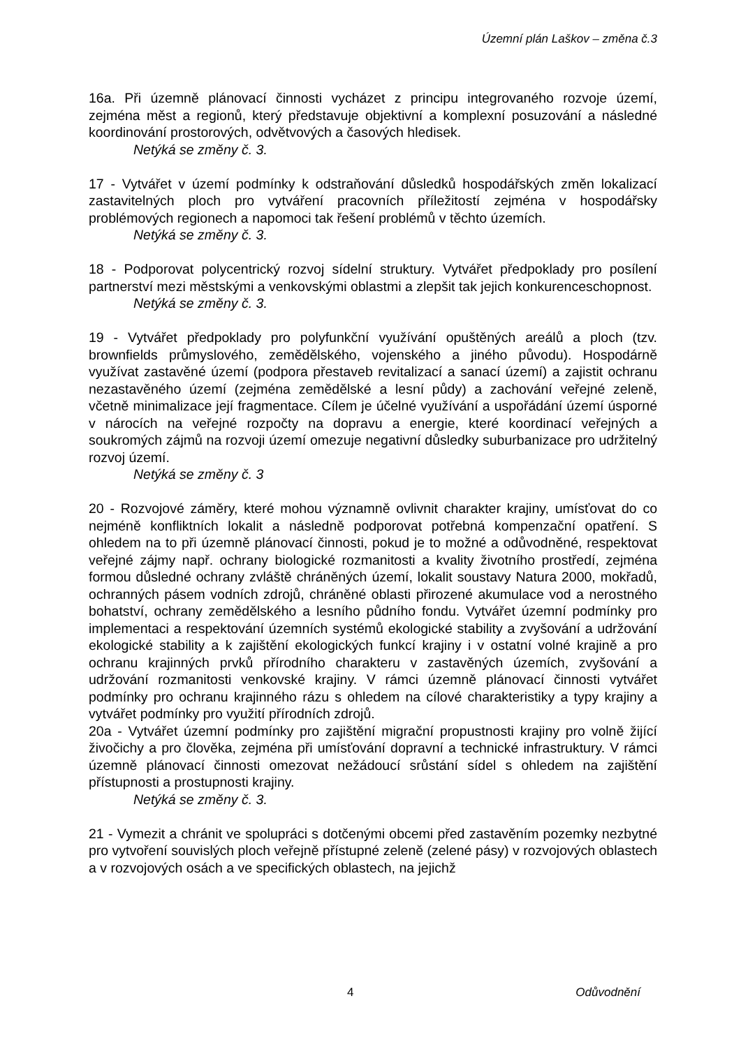Územní plán Laškov – změna č.3
16a. Při územně plánovací činnosti vycházet z principu integrovaného rozvoje území, zejména měst a regionů, který představuje objektivní a komplexní posuzování a následné koordinování prostorových, odvětvových a časových hledisek.
Netýká se změny č. 3.
17 - Vytvářet v území podmínky k odstraňování důsledků hospodářských změn lokalizací zastavitelných ploch pro vytváření pracovních příležitostí zejména v hospodářsky problémových regionech a napomoci tak řešení problémů v těchto územích.
Netýká se změny č. 3.
18 - Podporovat polycentrický rozvoj sídelní struktury. Vytvářet předpoklady pro posílení partnerství mezi městskými a venkovskými oblastmi a zlepšit tak jejich konkurenceschopnost.
Netýká se změny č. 3.
19 - Vytvářet předpoklady pro polyfunkční využívání opuštěných areálů a ploch (tzv. brownfields průmyslového, zemědělského, vojenského a jiného původu). Hospodárně využívat zastavěné území (podpora přestaveb revitalizací a sanací území) a zajistit ochranu nezastavěného území (zejména zemědělské a lesní půdy) a zachování veřejné zeleně, včetně minimalizace její fragmentace. Cílem je účelné využívání a uspořádání území úsporné v nárocích na veřejné rozpočty na dopravu a energie, které koordinací veřejných a soukromých zájmů na rozvoji území omezuje negativní důsledky suburbanizace pro udržitelný rozvoj území.
Netýká se změny č. 3
20 - Rozvojové záměry, které mohou významně ovlivnit charakter krajiny, umísťovat do co nejméně konfliktních lokalit a následně podporovat potřebná kompenzační opatření. S ohledem na to při územně plánovací činnosti, pokud je to možné a odůvodněné, respektovat veřejné zájmy např. ochrany biologické rozmanitosti a kvality životního prostředí, zejména formou důsledné ochrany zvláště chráněných území, lokalit soustavy Natura 2000, mokřadů, ochranných pásem vodních zdrojů, chráněné oblasti přirozené akumulace vod a nerostného bohatství, ochrany zemědělského a lesního půdního fondu. Vytvářet územní podmínky pro implementaci a respektování územních systémů ekologické stability a zvyšování a udržování ekologické stability a k zajištění ekologických funkcí krajiny i v ostatní volné krajině a pro ochranu krajinných prvků přírodního charakteru v zastavěných územích, zvyšování a udržování rozmanitosti venkovské krajiny. V rámci územně plánovací činnosti vytvářet podmínky pro ochranu krajinného rázu s ohledem na cílové charakteristiky a typy krajiny a vytvářet podmínky pro využití přírodních zdrojů.
20a - Vytvářet územní podmínky pro zajištění migrační propustnosti krajiny pro volně žijící živočichy a pro člověka, zejména při umísťování dopravní a technické infrastruktury. V rámci územně plánovací činnosti omezovat nežádoucí srůstání sídel s ohledem na zajištění přístupnosti a prostupnosti krajiny.
Netýká se změny č. 3.
21 - Vymezit a chránit ve spolupráci s dotčenými obcemi před zastavěním pozemky nezbytné pro vytvoření souvislých ploch veřejně přístupné zeleně (zelené pásy) v rozvojových oblastech a v rozvojových osách a ve specifických oblastech, na jejichž
4 Odůvodnění